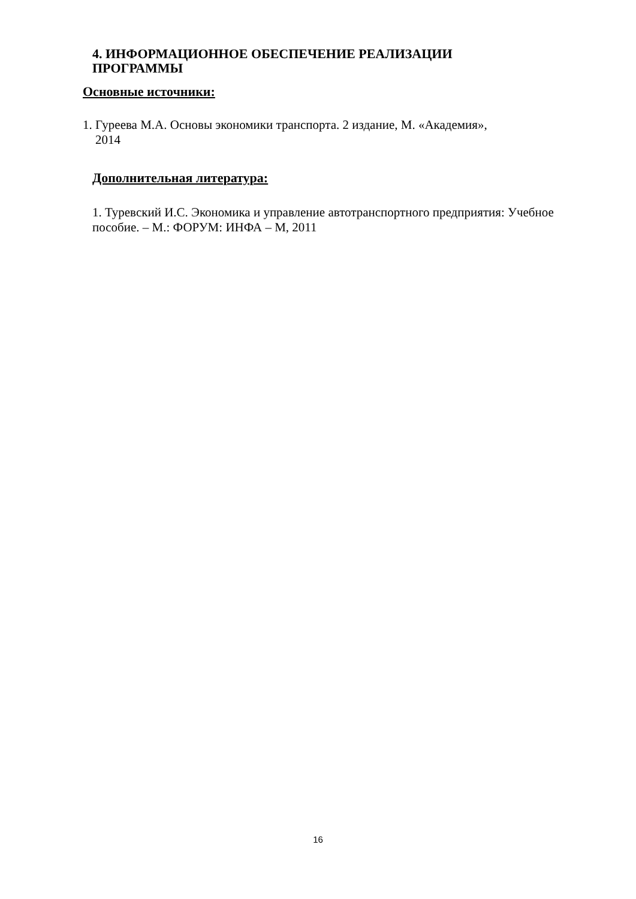4. ИНФОРМАЦИОННОЕ ОБЕСПЕЧЕНИЕ РЕАЛИЗАЦИИ
ПРОГРАММЫ
Основные источники:
1. Гуреева М.А. Основы экономики транспорта. 2 издание, М. «Академия»,
2014
Дополнительная литература:
1. Туревский И.С. Экономика и управление автотранспортного предприятия: Учебное пособие. – М.: ФОРУМ: ИНФА – М, 2011
16